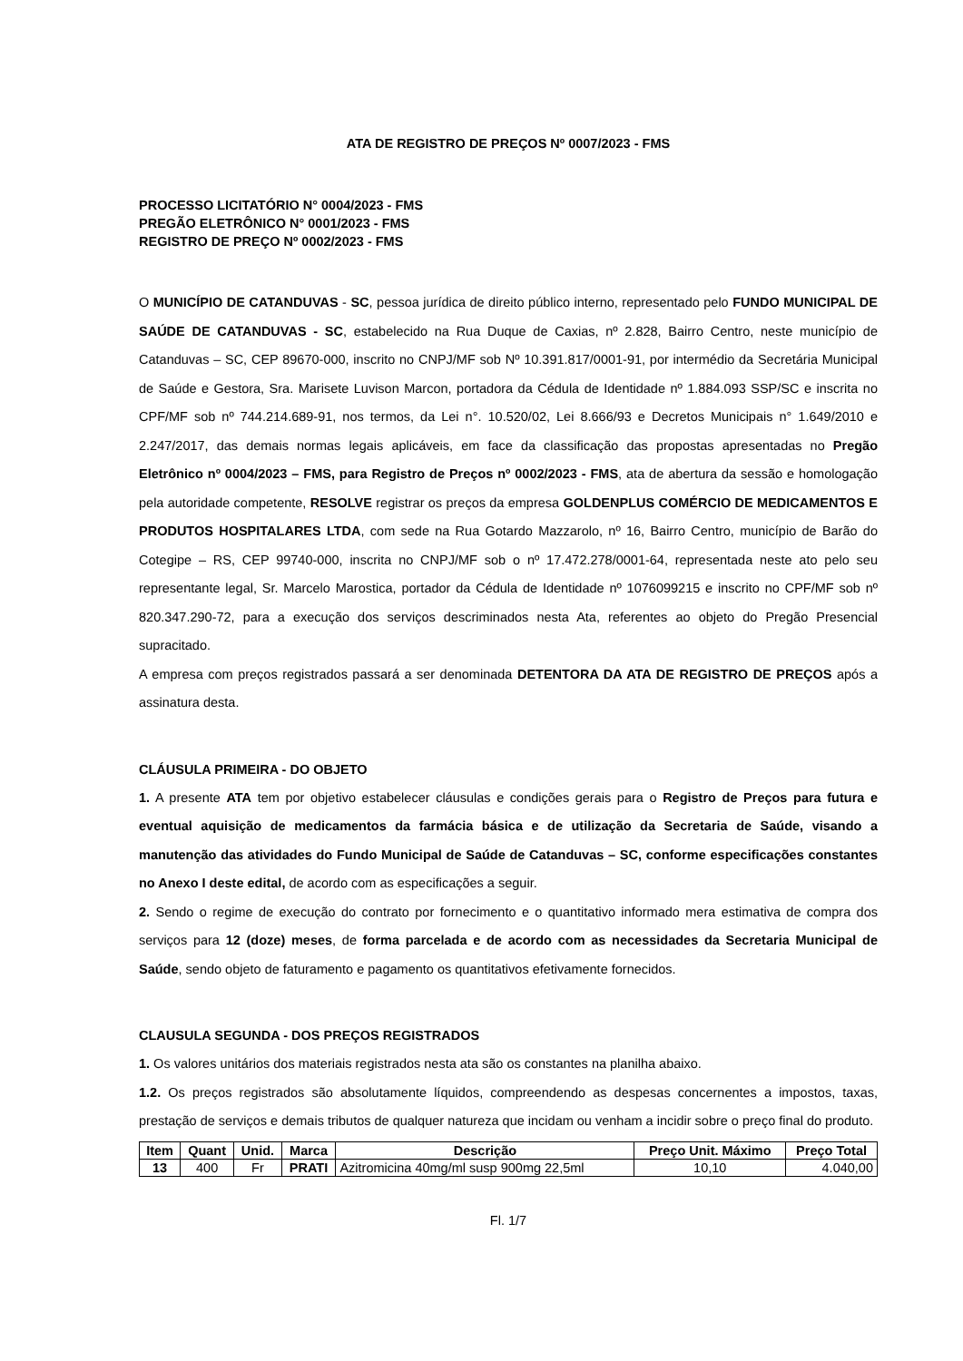ATA DE REGISTRO DE PREÇOS Nº 0007/2023 - FMS
PROCESSO LICITATÓRIO N° 0004/2023 - FMS
PREGÃO ELETRÔNICO N° 0001/2023 - FMS
REGISTRO DE PREÇO Nº 0002/2023 - FMS
O MUNICÍPIO DE CATANDUVAS - SC, pessoa jurídica de direito público interno, representado pelo FUNDO MUNICIPAL DE SAÚDE DE CATANDUVAS - SC, estabelecido na Rua Duque de Caxias, nº 2.828, Bairro Centro, neste município de Catanduvas – SC, CEP 89670-000, inscrito no CNPJ/MF sob Nº 10.391.817/0001-91, por intermédio da Secretária Municipal de Saúde e Gestora, Sra. Marisete Luvison Marcon, portadora da Cédula de Identidade nº 1.884.093 SSP/SC e inscrita no CPF/MF sob nº 744.214.689-91, nos termos, da Lei n°. 10.520/02, Lei 8.666/93 e Decretos Municipais n° 1.649/2010 e 2.247/2017, das demais normas legais aplicáveis, em face da classificação das propostas apresentadas no Pregão Eletrônico nº 0004/2023 – FMS, para Registro de Preços nº 0002/2023 - FMS, ata de abertura da sessão e homologação pela autoridade competente, RESOLVE registrar os preços da empresa GOLDENPLUS COMÉRCIO DE MEDICAMENTOS E PRODUTOS HOSPITALARES LTDA, com sede na Rua Gotardo Mazzarolo, nº 16, Bairro Centro, município de Barão do Cotegipe – RS, CEP 99740-000, inscrita no CNPJ/MF sob o nº 17.472.278/0001-64, representada neste ato pelo seu representante legal, Sr. Marcelo Marostica, portador da Cédula de Identidade nº 1076099215 e inscrito no CPF/MF sob nº 820.347.290-72, para a execução dos serviços descriminados nesta Ata, referentes ao objeto do Pregão Presencial supracitado.
A empresa com preços registrados passará a ser denominada DETENTORA DA ATA DE REGISTRO DE PREÇOS após a assinatura desta.
CLÁUSULA PRIMEIRA - DO OBJETO
1. A presente ATA tem por objetivo estabelecer cláusulas e condições gerais para o Registro de Preços para futura e eventual aquisição de medicamentos da farmácia básica e de utilização da Secretaria de Saúde, visando a manutenção das atividades do Fundo Municipal de Saúde de Catanduvas – SC, conforme especificações constantes no Anexo I deste edital, de acordo com as especificações a seguir.
2. Sendo o regime de execução do contrato por fornecimento e o quantitativo informado mera estimativa de compra dos serviços para 12 (doze) meses, de forma parcelada e de acordo com as necessidades da Secretaria Municipal de Saúde, sendo objeto de faturamento e pagamento os quantitativos efetivamente fornecidos.
CLAUSULA SEGUNDA - DOS PREÇOS REGISTRADOS
1. Os valores unitários dos materiais registrados nesta ata são os constantes na planilha abaixo.
1.2. Os preços registrados são absolutamente líquidos, compreendendo as despesas concernentes a impostos, taxas, prestação de serviços e demais tributos de qualquer natureza que incidam ou venham a incidir sobre o preço final do produto.
| Item | Quant | Unid. | Marca | Descrição | Preço Unit. Máximo | Preço Total |
| --- | --- | --- | --- | --- | --- | --- |
| 13 | 400 | Fr | PRATI | Azitromicina 40mg/ml susp 900mg 22,5ml | 10,10 | 4.040,00 |
Fl. 1/7